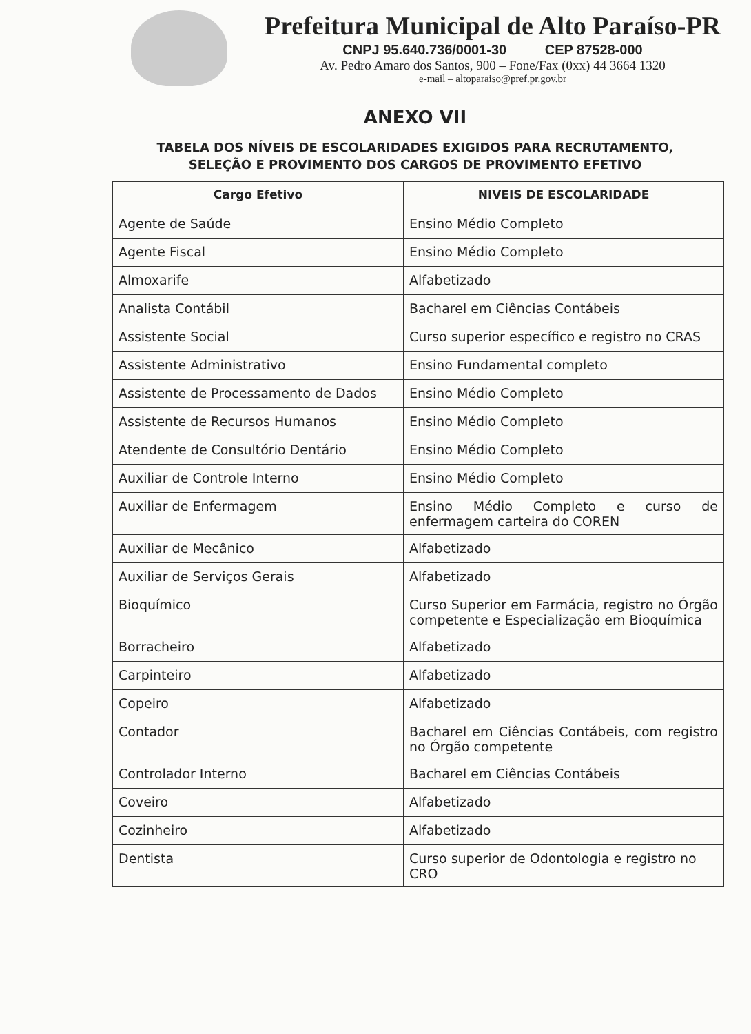Prefeitura Municipal de Alto Paraíso-PR
CNPJ 95.640.736/0001-30 CEP 87528-000
Av. Pedro Amaro dos Santos, 900 – Fone/Fax (0xx) 44 3664 1320
e-mail – altoparaiso@pref.pr.gov.br
ANEXO VII
TABELA DOS NÍVEIS DE ESCOLARIDADES EXIGIDOS PARA RECRUTAMENTO,
SELEÇÃO E PROVIMENTO DOS CARGOS DE PROVIMENTO EFETIVO
| Cargo Efetivo | NIVEIS DE ESCOLARIDADE |
| --- | --- |
| Agente de Saúde | Ensino Médio Completo |
| Agente Fiscal | Ensino Médio Completo |
| Almoxarife | Alfabetizado |
| Analista Contábil | Bacharel em Ciências Contábeis |
| Assistente Social | Curso superior específico e registro no CRAS |
| Assistente Administrativo | Ensino Fundamental completo |
| Assistente de Processamento de Dados | Ensino Médio Completo |
| Assistente de Recursos Humanos | Ensino Médio Completo |
| Atendente de Consultório Dentário | Ensino Médio Completo |
| Auxiliar de Controle Interno | Ensino Médio Completo |
| Auxiliar de Enfermagem | Ensino Médio Completo e curso de enfermagem carteira do COREN |
| Auxiliar de Mecânico | Alfabetizado |
| Auxiliar de Serviços Gerais | Alfabetizado |
| Bioquímico | Curso Superior em Farmácia, registro no Órgão competente e Especialização em Bioquímica |
| Borracheiro | Alfabetizado |
| Carpinteiro | Alfabetizado |
| Copeiro | Alfabetizado |
| Contador | Bacharel em Ciências Contábeis, com registro no Órgão competente |
| Controlador Interno | Bacharel em Ciências Contábeis |
| Coveiro | Alfabetizado |
| Cozinheiro | Alfabetizado |
| Dentista | Curso superior de Odontologia e registro no CRO |